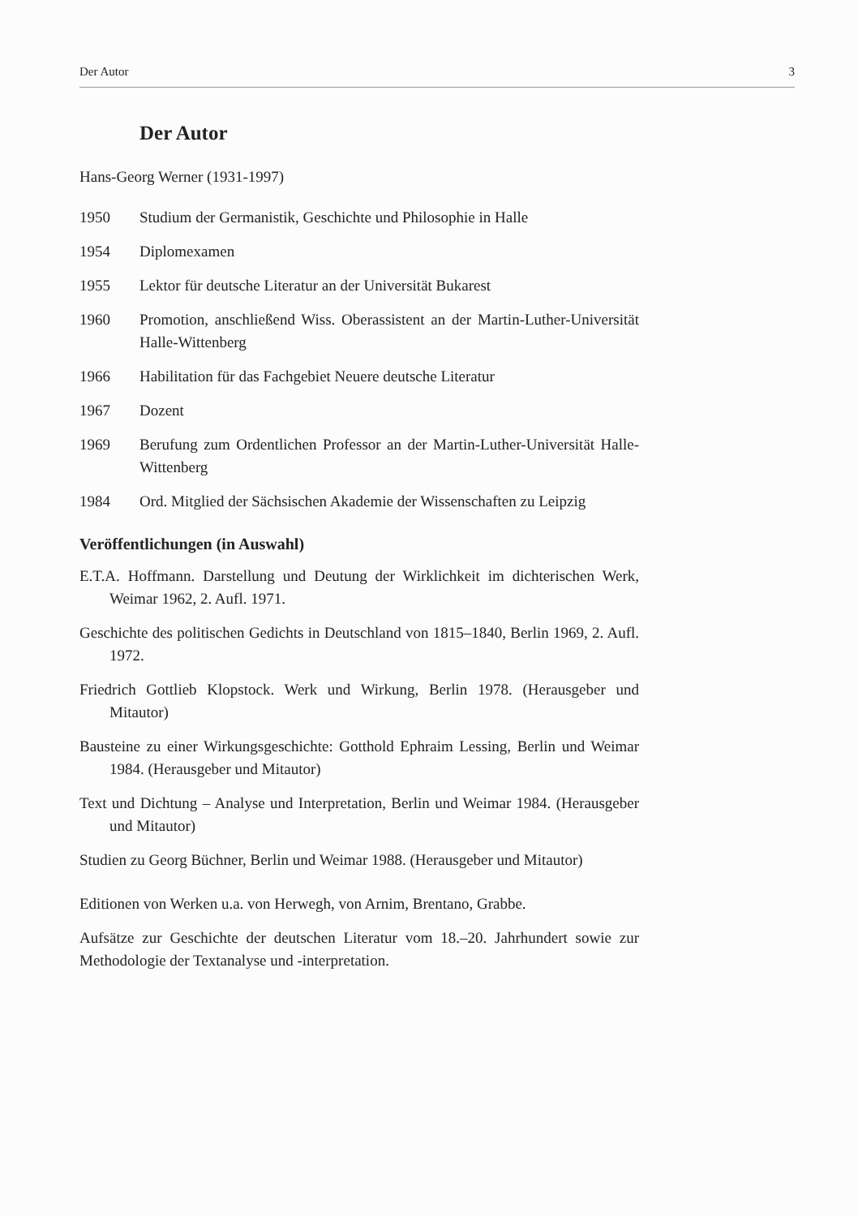Der Autor 3
Der Autor
Hans-Georg Werner (1931-1997)
1950 Studium der Germanistik, Geschichte und Philosophie in Halle
1954 Diplomexamen
1955 Lektor für deutsche Literatur an der Universität Bukarest
1960 Promotion, anschließend Wiss. Oberassistent an der Martin-Luther-Universität Halle-Wittenberg
1966 Habilitation für das Fachgebiet Neuere deutsche Literatur
1967 Dozent
1969 Berufung zum Ordentlichen Professor an der Martin-Luther-Universität Halle-Wittenberg
1984 Ord. Mitglied der Sächsischen Akademie der Wissenschaften zu Leipzig
Veröffentlichungen (in Auswahl)
E.T.A. Hoffmann. Darstellung und Deutung der Wirklichkeit im dichterischen Werk, Weimar 1962, 2. Aufl. 1971.
Geschichte des politischen Gedichts in Deutschland von 1815–1840, Berlin 1969, 2. Aufl. 1972.
Friedrich Gottlieb Klopstock. Werk und Wirkung, Berlin 1978. (Herausgeber und Mitautor)
Bausteine zu einer Wirkungsgeschichte: Gotthold Ephraim Lessing, Berlin und Weimar 1984. (Herausgeber und Mitautor)
Text und Dichtung – Analyse und Interpretation, Berlin und Weimar 1984. (Herausgeber und Mitautor)
Studien zu Georg Büchner, Berlin und Weimar 1988. (Herausgeber und Mitautor)
Editionen von Werken u.a. von Herwegh, von Arnim, Brentano, Grabbe.
Aufsätze zur Geschichte der deutschen Literatur vom 18.–20. Jahrhundert sowie zur Methodologie der Textanalyse und -interpretation.